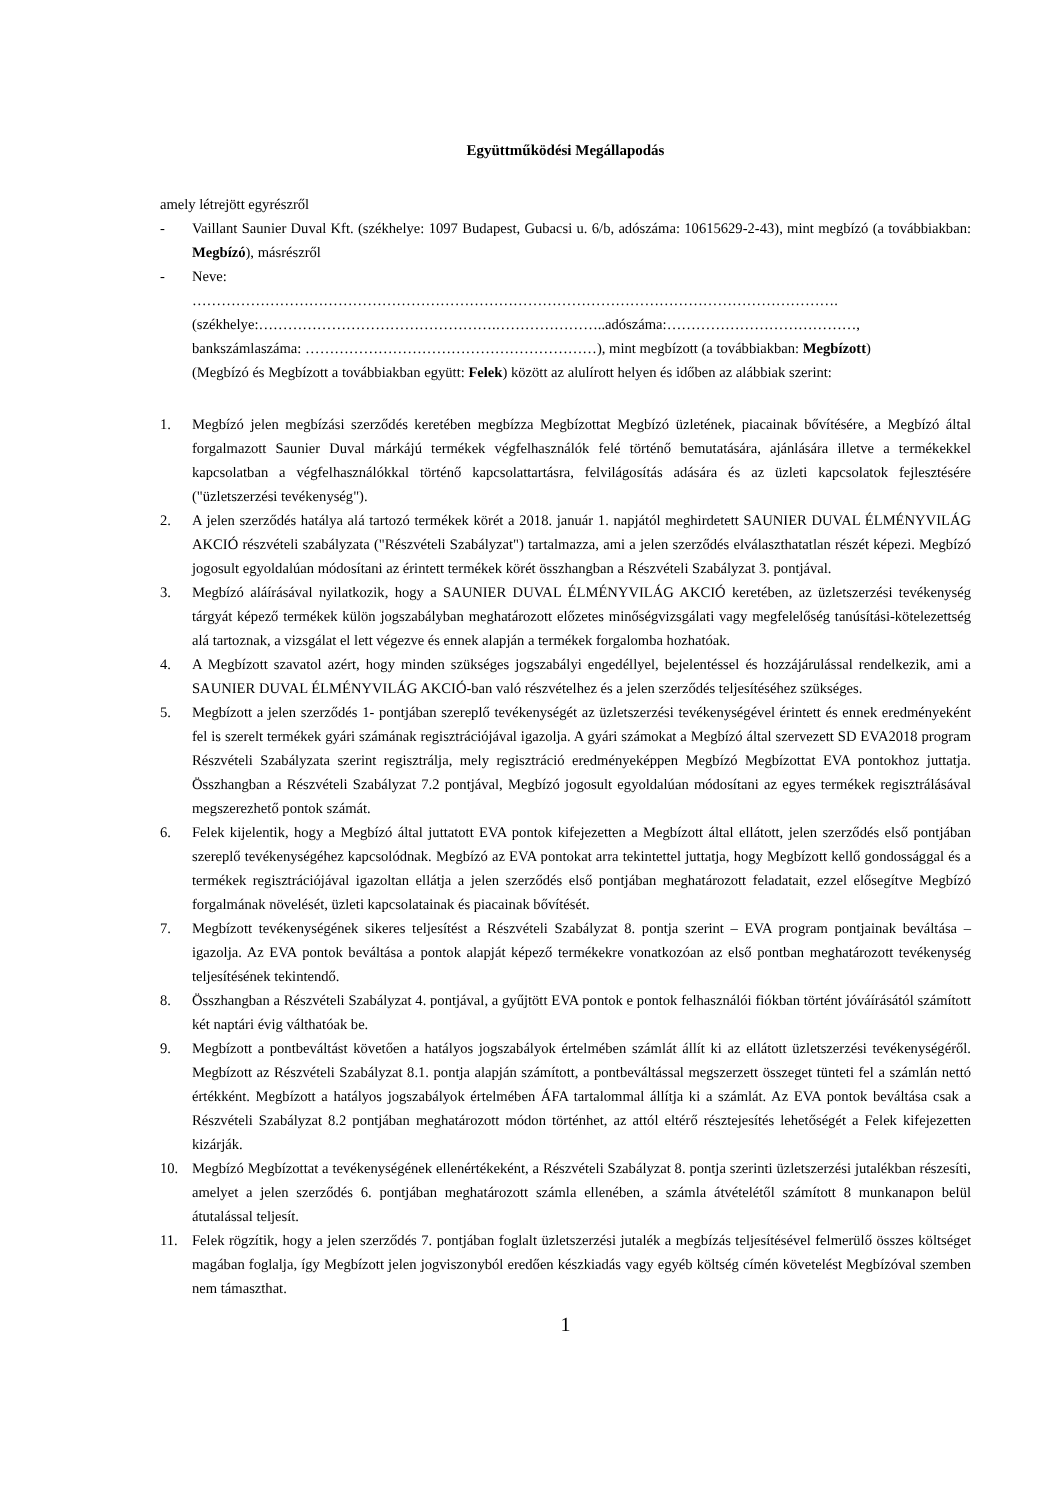Együttműködési Megállapodás
amely létrejött egyrészről
- Vaillant Saunier Duval Kft. (székhelye: 1097 Budapest, Gubacsi u. 6/b, adószáma: 10615629-2-43), mint megbízó (a továbbiakban: Megbízó), másrészről
- Neve:
…………………………………………………………………………………………………………………….
(székhelye:………………………………………….…………………..adószáma:…………………………………,
bankszámlaszáma: ……………………………………………………), mint megbízott (a továbbiakban: Megbízott)
(Megbízó és Megbízott a továbbiakban együtt: Felek) között az alulírott helyen és időben az alábbiak szerint:
1. Megbízó jelen megbízási szerződés keretében megbízza Megbízottat Megbízó üzletének, piacainak bővítésére, a Megbízó által forgalmazott Saunier Duval márkájú termékek végfelhasználók felé történő bemutatására, ajánlására illetve a termékekkel kapcsolatban a végfelhasználókkal történő kapcsolattartásra, felvilágosítás adására és az üzleti kapcsolatok fejlesztésére ("üzletszerzési tevékenység").
2. A jelen szerződés hatálya alá tartozó termékek körét a 2018. január 1. napjától meghirdetett SAUNIER DUVAL ÉLMÉNYVILÁG AKCIÓ részvételi szabályzata ("Részvételi Szabályzat") tartalmazza, ami a jelen szerződés elválaszthatatlan részét képezi. Megbízó jogosult egyoldalúan módosítani az érintett termékek körét összhangban a Részvételi Szabályzat 3. pontjával.
3. Megbízó aláírásával nyilatkozik, hogy a SAUNIER DUVAL ÉLMÉNYVILÁG AKCIÓ keretében, az üzletszerzési tevékenység tárgyát képező termékek külön jogszabályban meghatározott előzetes minőségvizsgálati vagy megfelelőség tanúsítási-kötelezettség alá tartoznak, a vizsgálat el lett végezve és ennek alapján a termékek forgalomba hozhatóak.
4. A Megbízott szavatol azért, hogy minden szükséges jogszabályi engedéllyel, bejelentéssel és hozzájárulással rendelkezik, ami a SAUNIER DUVAL ÉLMÉNYVILÁG AKCIÓ-ban való részvételhez és a jelen szerződés teljesítéséhez szükséges.
5. Megbízott a jelen szerződés 1- pontjában szereplő tevékenységét az üzletszerzési tevékenységével érintett és ennek eredményeként fel is szerelt termékek gyári számának regisztrációjával igazolja. A gyári számokat a Megbízó által szervezett SD EVA2018 program Részvételi Szabályzata szerint regisztrálja, mely regisztráció eredményeképpen Megbízó Megbízottat EVA pontokhoz juttatja. Összhangban a Részvételi Szabályzat 7.2 pontjával, Megbízó jogosult egyoldalúan módosítani az egyes termékek regisztrálásával megszerezhető pontok számát.
6. Felek kijelentik, hogy a Megbízó által juttatott EVA pontok kifejezetten a Megbízott által ellátott, jelen szerződés első pontjában szereplő tevékenységéhez kapcsolódnak. Megbízó az EVA pontokat arra tekintettel juttatja, hogy Megbízott kellő gondossággal és a termékek regisztrációjával igazoltan ellátja a jelen szerződés első pontjában meghatározott feladatait, ezzel elősegítve Megbízó forgalmának növelését, üzleti kapcsolatainak és piacainak bővítését.
7. Megbízott tevékenységének sikeres teljesítést a Részvételi Szabályzat 8. pontja szerint – EVA program pontjainak beváltása – igazolja. Az EVA pontok beváltása a pontok alapját képező termékekre vonatkozóan az első pontban meghatározott tevékenység teljesítésének tekintendő.
8. Összhangban a Részvételi Szabályzat 4. pontjával, a gyűjtött EVA pontok e pontok felhasználói fiókban történt jóváírásától számított két naptári évig válthatóak be.
9. Megbízott a pontbeváltást követően a hatályos jogszabályok értelmében számlát állít ki az ellátott üzletszerzési tevékenységéről. Megbízott az Részvételi Szabályzat 8.1. pontja alapján számított, a pontbeváltással megszerzett összeget tünteti fel a számlán nettó értékként. Megbízott a hatályos jogszabályok értelmében ÁFA tartalommal állítja ki a számlát. Az EVA pontok beváltása csak a Részvételi Szabályzat 8.2 pontjában meghatározott módon történhet, az attól eltérő résztejesítés lehetőségét a Felek kifejezetten kizárják.
10. Megbízó Megbízottat a tevékenységének ellenértékeként, a Részvételi Szabályzat 8. pontja szerinti üzletszerzési jutalékban részesíti, amelyet a jelen szerződés 6. pontjában meghatározott számla ellenében, a számla átvételétől számított 8 munkanapon belül átutalással teljesít.
11. Felek rögzítik, hogy a jelen szerződés 7. pontjában foglalt üzletszerzési jutalék a megbízás teljesítésével felmerülő összes költséget magában foglalja, így Megbízott jelen jogviszonyból eredően készkiadás vagy egyéb költség címén követelést Megbízóval szemben nem támaszthat.
1